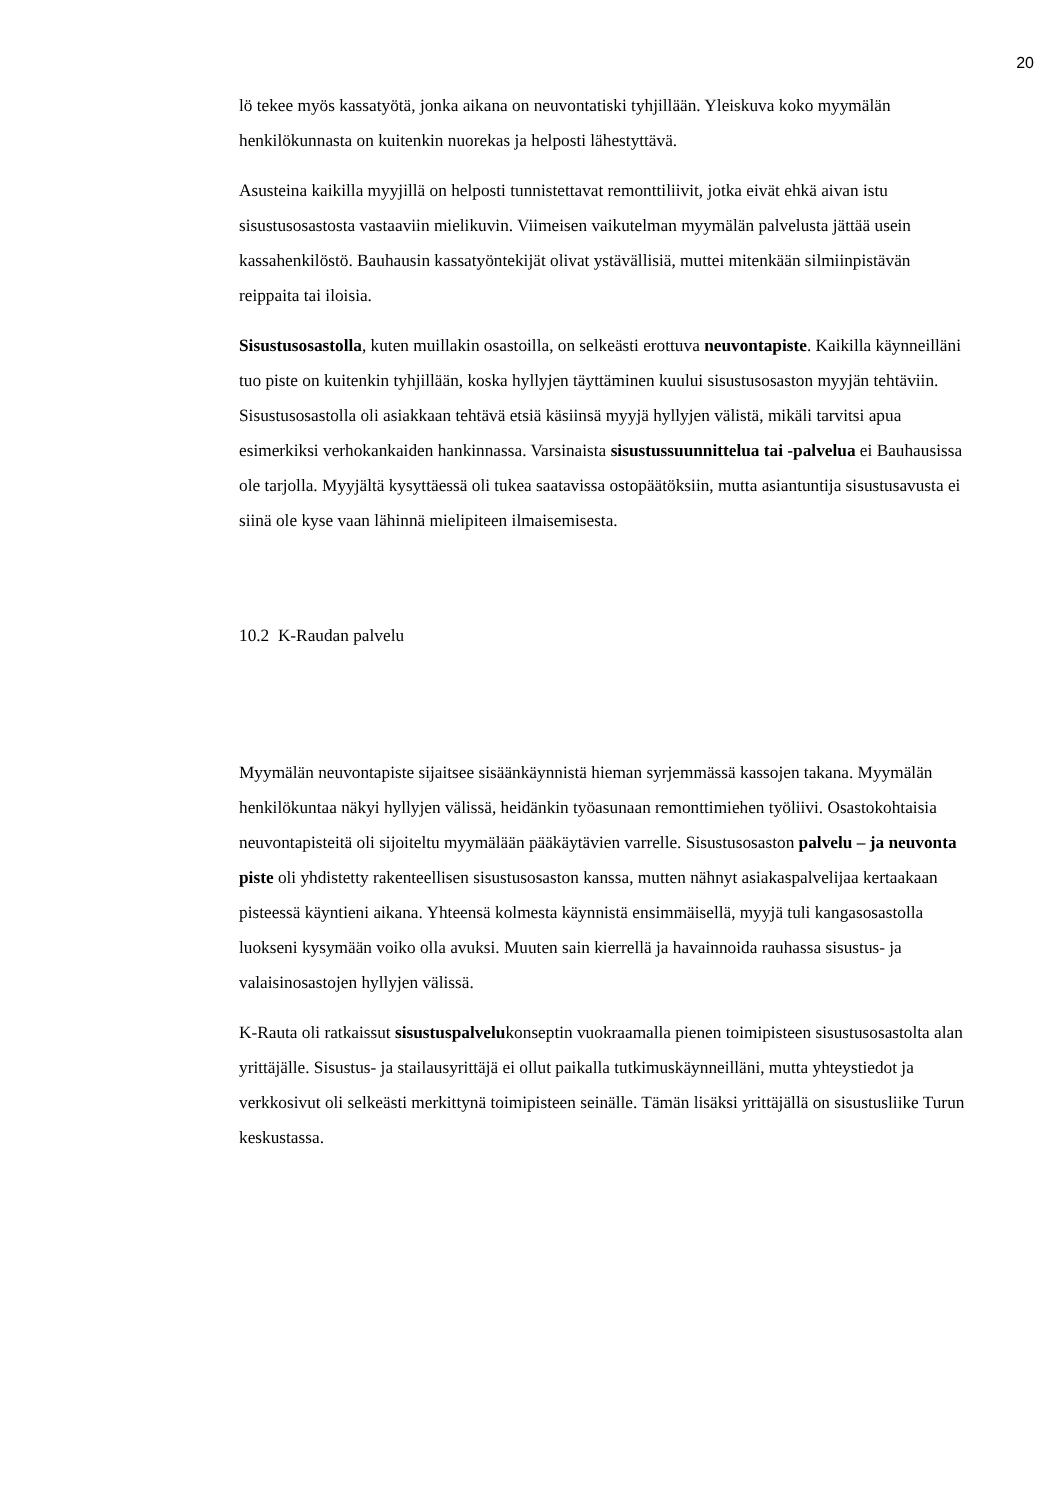20
lö tekee myös kassatyötä, jonka aikana on neuvontatiski tyhjillään. Yleiskuva koko myymälän henkilökunnasta on kuitenkin nuorekas ja helposti lähestyttävä.
Asusteina kaikilla myyjillä on helposti tunnistettavat remonttiliivit, jotka eivät ehkä aivan istu sisustusosastosta vastaaviin mielikuvin. Viimeisen vaikutelman myymälän palvelusta jättää usein kassahenkilöstö. Bauhausin kassatyöntekijät olivat ystävällisiä, muttei mitenkään silmiinpistävän reippaita tai iloisia.
Sisustusosastolla, kuten muillakin osastoilla, on selkeästi erottuva neuvontapiste. Kaikilla käynneilläni tuo piste on kuitenkin tyhjillään, koska hyllyjen täyttäminen kuului sisustusosaston myyjän tehtäviin. Sisustusosastolla oli asiakkaan tehtävä etsiä käsiinsä myyjä hyllyjen välistä, mikäli tarvitsi apua esimerkiksi verhokankaiden hankinnassa. Varsinaista sisustussuunnittelua tai -palvelua ei Bauhausissa ole tarjolla. Myyjältä kysyttäessä oli tukea saatavissa ostopäätöksiin, mutta asiantuntija sisustusavusta ei siinä ole kyse vaan lähinnä mielipiteen ilmaisemisesta.
10.2 K-Raudan palvelu
Myymälän neuvontapiste sijaitsee sisäänkäynnistä hieman syrjemmässä kassojen takana. Myymälän henkilökuntaa näkyi hyllyjen välissä, heidänkin työasunaan remonttimiehen työliivi. Osastokohtaisia neuvontapisteitä oli sijoiteltu myymälään pääkäytävien varrelle. Sisustusosaston palvelu – ja neuvonta piste oli yhdistetty rakenteellisen sisustusosaston kanssa, mutten nähnyt asiakaspalvelijaa kertaakaan pisteessä käyntieni aikana. Yhteensä kolmesta käynnistä ensimmäisellä, myyjä tuli kangasosastolla luokseni kysymään voiko olla avuksi. Muuten sain kierrellä ja havainnoida rauhassa sisustus- ja valaisinosastojen hyllyjen välissä.
K-Rauta oli ratkaissut sisustuspalvelukonseptin vuokraamalla pienen toimipisteen sisustusosastolta alan yrittäjälle. Sisustus- ja stailausyrittäjä ei ollut paikalla tutkimuskäynneilläni, mutta yhteystiedot ja verkkosivut oli selkeästi merkittynä toimipisteen seinälle. Tämän lisäksi yrittäjällä on sisustusliike Turun keskustassa.